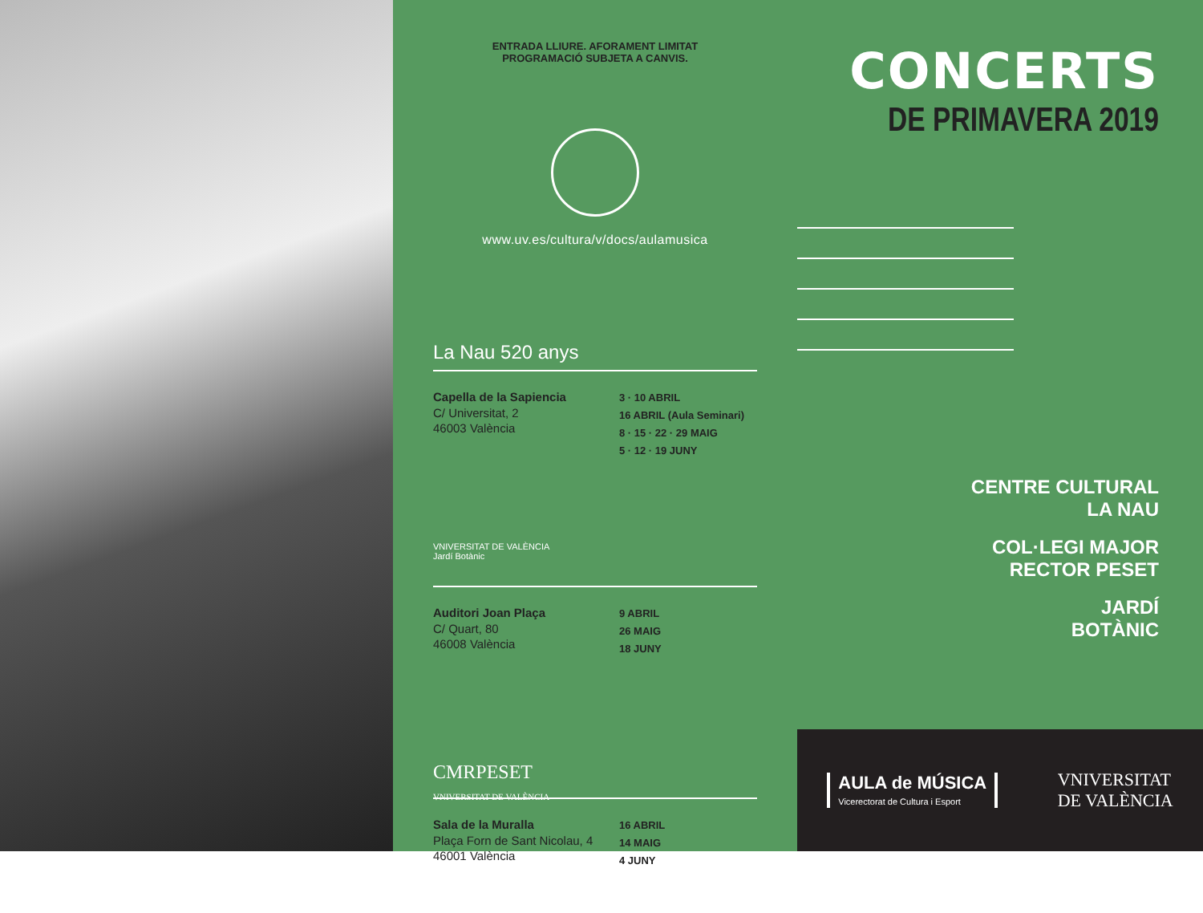ENTRADA LLIURE. AFORAMENT LIMITAT
PROGRAMACIÓ SUBJETA A CANVIS.
www.uv.es/cultura/v/docs/aulamusica
La Nau 520 anys
Capella de la Sapiencia
C/ Universitat, 2
46003 València
3 · 10 ABRIL
16 ABRIL (Aula Seminari)
8 · 15 · 22 · 29 MAIG
5 · 12 · 19 JUNY
VNIVERSITAT DE VALÈNCIA
Jardí Botànic
Auditori Joan Plaça
C/ Quart, 80
46008 València
9 ABRIL
26 MAIG
18 JUNY
CMRPESET
VNIVERSITAT DE VALÈNCIA
Sala de la Muralla
Plaça Forn de Sant Nicolau, 4
46001 València
16 ABRIL
14 MAIG
4 JUNY
CONCERTS
DE PRIMAVERA 2019
CENTRE CULTURAL
LA NAU
COL·LEGI MAJOR
RECTOR PESET
JARDÍ
BOTÀNIC
AULA de MÚSICA
Vicerectorat de Cultura i Esport
VNIVERSITAT
DE VALÈNCIA